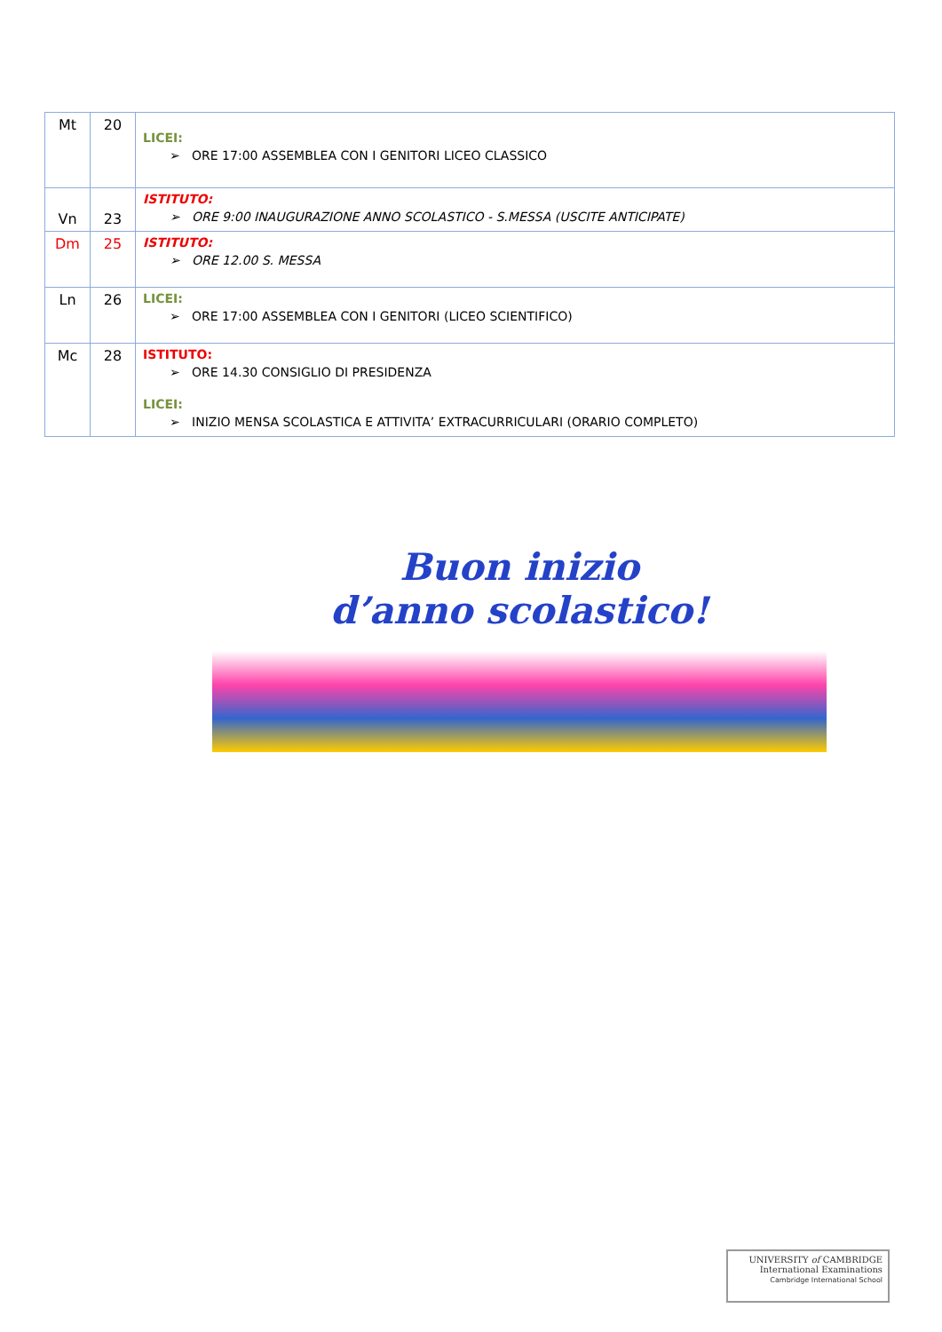| Mt | 20 | LICEI: ➢ ORE 17:00 ASSEMBLEA CON I GENITORI LICEO CLASSICO |
| Vn | 23 | ISTITUTO: ➢ ORE 9:00 INAUGURAZIONE ANNO SCOLASTICO - S.MESSA (USCITE ANTICIPATE) |
| Dm | 25 | ISTITUTO: ➢ ORE 12.00 S. MESSA |
| Ln | 26 | LICEI: ➢ ORE 17:00 ASSEMBLEA CON I GENITORI (LICEO SCIENTIFICO) |
| Mc | 28 | ISTITUTO: ➢ ORE 14.30 CONSIGLIO DI PRESIDENZA LICEI: ➢ INIZIO MENSA SCOLASTICA E ATTIVITA’ EXTRACURRICULARI (ORARIO COMPLETO) |
Buon inizio
d’anno scolastico!
UNIVERSITY of CAMBRIDGE
International Examinations
Cambridge International School